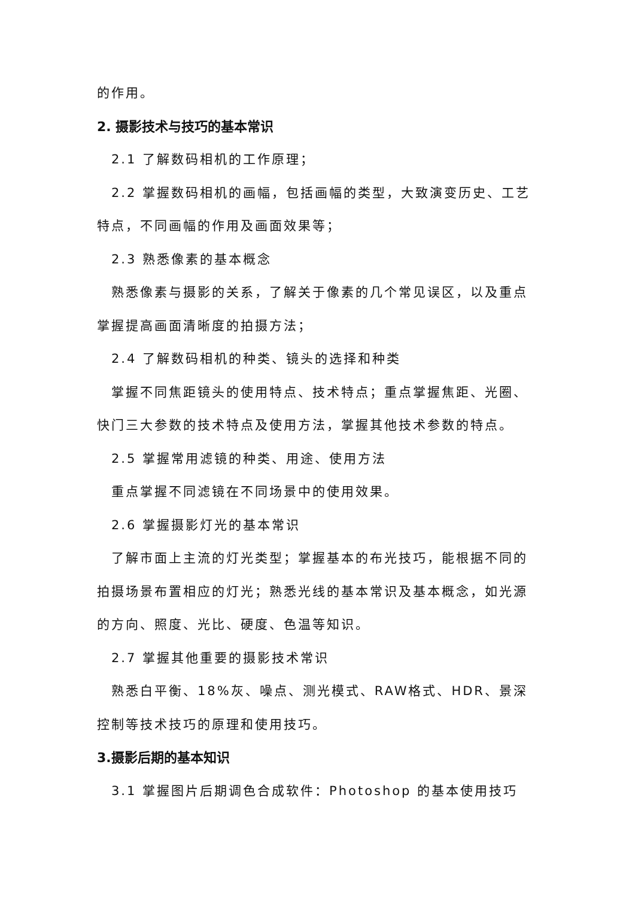的作用。
2. 摄影技术与技巧的基本常识
2.1 了解数码相机的工作原理；
2.2 掌握数码相机的画幅，包括画幅的类型，大致演变历史、工艺特点，不同画幅的作用及画面效果等；
2.3 熟悉像素的基本概念
熟悉像素与摄影的关系，了解关于像素的几个常见误区，以及重点掌握提高画面清晰度的拍摄方法；
2.4 了解数码相机的种类、镜头的选择和种类
掌握不同焦距镜头的使用特点、技术特点；重点掌握焦距、光圈、快门三大参数的技术特点及使用方法，掌握其他技术参数的特点。
2.5 掌握常用滤镜的种类、用途、使用方法
重点掌握不同滤镜在不同场景中的使用效果。
2.6 掌握摄影灯光的基本常识
了解市面上主流的灯光类型；掌握基本的布光技巧，能根据不同的拍摄场景布置相应的灯光；熟悉光线的基本常识及基本概念，如光源的方向、照度、光比、硬度、色温等知识。
2.7 掌握其他重要的摄影技术常识
熟悉白平衡、18%灰、噪点、测光模式、RAW格式、HDR、景深控制等技术技巧的原理和使用技巧。
3.摄影后期的基本知识
3.1 掌握图片后期调色合成软件：Photoshop 的基本使用技巧